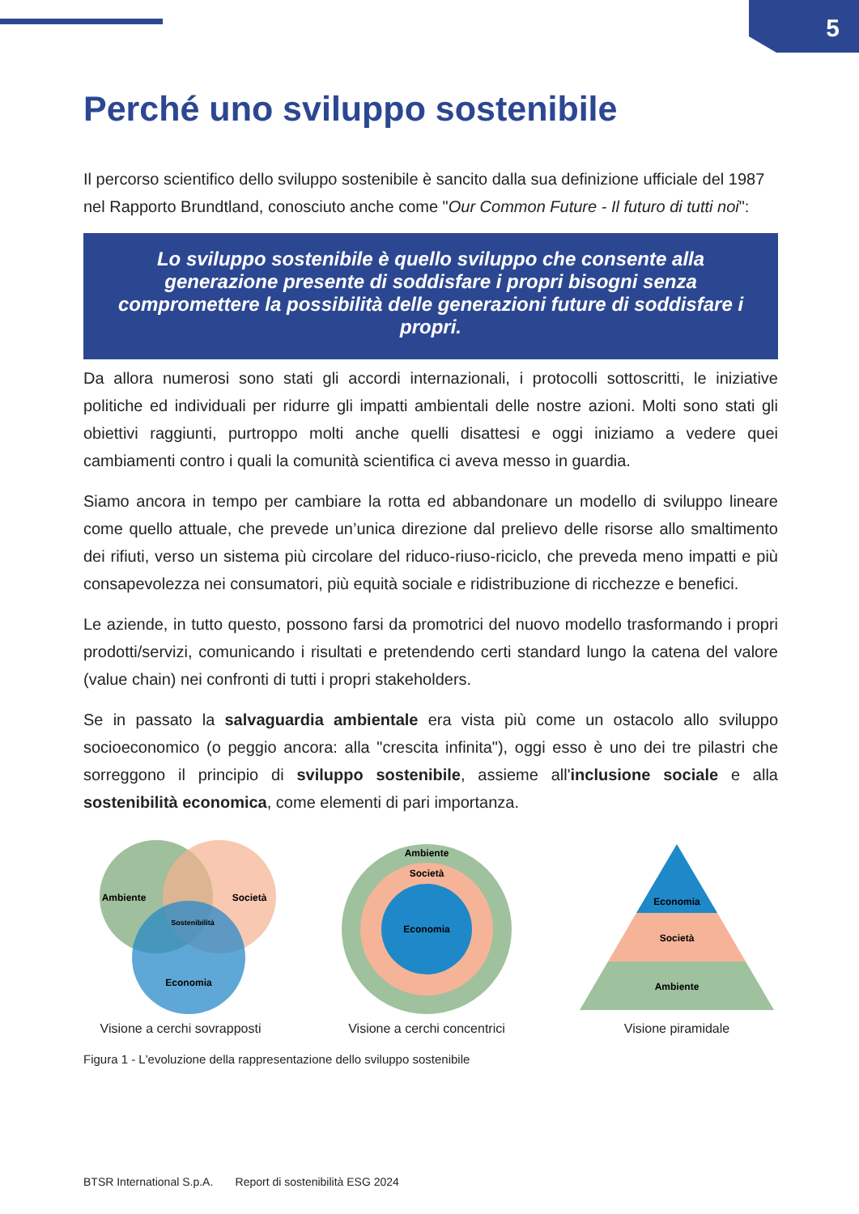5
Perché uno sviluppo sostenibile
Il percorso scientifico dello sviluppo sostenibile è sancito dalla sua definizione ufficiale del 1987 nel Rapporto Brundtland, conosciuto anche come "Our Common Future - Il futuro di tutti noi":
Lo sviluppo sostenibile è quello sviluppo che consente alla generazione presente di soddisfare i propri bisogni senza compromettere la possibilità delle generazioni future di soddisfare i propri.
Da allora numerosi sono stati gli accordi internazionali, i protocolli sottoscritti, le iniziative politiche ed individuali per ridurre gli impatti ambientali delle nostre azioni. Molti sono stati gli obiettivi raggiunti, purtroppo molti anche quelli disattesi e oggi iniziamo a vedere quei cambiamenti contro i quali la comunità scientifica ci aveva messo in guardia.
Siamo ancora in tempo per cambiare la rotta ed abbandonare un modello di sviluppo lineare come quello attuale, che prevede un’unica direzione dal prelievo delle risorse allo smaltimento dei rifiuti, verso un sistema più circolare del riduco-riuso-riciclo, che preveda meno impatti e più consapevolezza nei consumatori, più equità sociale e ridistribuzione di ricchezze e benefici.
Le aziende, in tutto questo, possono farsi da promotrici del nuovo modello trasformando i propri prodotti/servizi, comunicando i risultati e pretendendo certi standard lungo la catena del valore (value chain) nei confronti di tutti i propri stakeholders.
Se in passato la salvaguardia ambientale era vista più come un ostacolo allo sviluppo socioeconomico (o peggio ancora: alla "crescita infinita"), oggi esso è uno dei tre pilastri che sorreggono il principio di sviluppo sostenibile, assieme all'inclusione sociale e alla sostenibilità economica, come elementi di pari importanza.
Ambiente
Società
Sostenibilità
Economia
Visione a cerchi sovrapposti
Ambiente
Società
Economia
Visione a cerchi concentrici
Economia
Società
Ambiente
Visione piramidale
Figura 1 - L'evoluzione della rappresentazione dello sviluppo sostenibile
BTSR International S.p.A. Report di sostenibilità ESG 2024